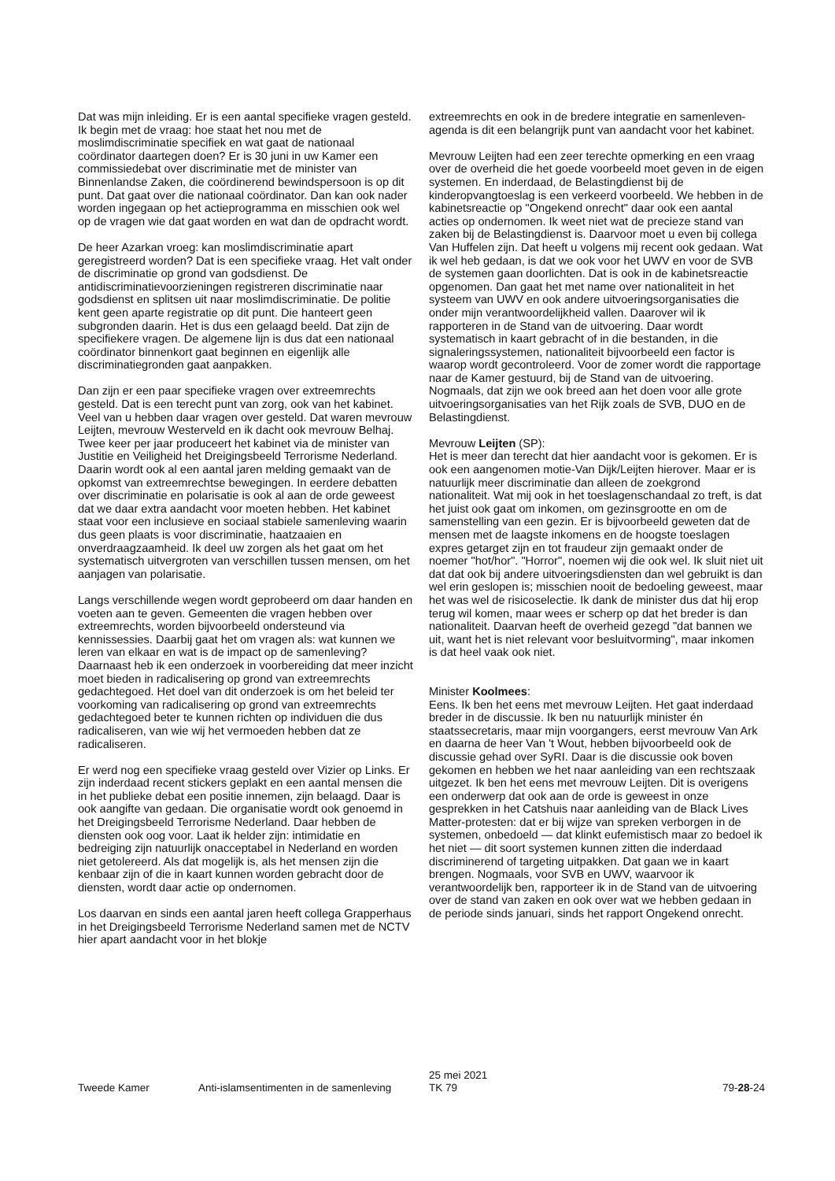Dat was mijn inleiding. Er is een aantal specifieke vragen gesteld. Ik begin met de vraag: hoe staat het nou met de moslimdiscriminatie specifiek en wat gaat de nationaal coördinator daartegen doen? Er is 30 juni in uw Kamer een commissiedebat over discriminatie met de minister van Binnenlandse Zaken, die coördinerend bewindspersoon is op dit punt. Dat gaat over die nationaal coördinator. Dan kan ook nader worden ingegaan op het actieprogramma en misschien ook wel op de vragen wie dat gaat worden en wat dan de opdracht wordt.
De heer Azarkan vroeg: kan moslimdiscriminatie apart geregistreerd worden? Dat is een specifieke vraag. Het valt onder de discriminatie op grond van godsdienst. De antidiscriminatievoorzieningen registreren discriminatie naar godsdienst en splitsen uit naar moslimdiscriminatie. De politie kent geen aparte registratie op dit punt. Die hanteert geen subgronden daarin. Het is dus een gelaagd beeld. Dat zijn de specifiekere vragen. De algemene lijn is dus dat een nationaal coördinator binnenkort gaat beginnen en eigenlijk alle discriminatiegronden gaat aanpakken.
Dan zijn er een paar specifieke vragen over extreemrechts gesteld. Dat is een terecht punt van zorg, ook van het kabinet. Veel van u hebben daar vragen over gesteld. Dat waren mevrouw Leijten, mevrouw Westerveld en ik dacht ook mevrouw Belhaj. Twee keer per jaar produceert het kabinet via de minister van Justitie en Veiligheid het Dreigingsbeeld Terrorisme Nederland. Daarin wordt ook al een aantal jaren melding gemaakt van de opkomst van extreemrechtse bewegingen. In eerdere debatten over discriminatie en polarisatie is ook al aan de orde geweest dat we daar extra aandacht voor moeten hebben. Het kabinet staat voor een inclusieve en sociaal stabiele samenleving waarin dus geen plaats is voor discriminatie, haatzaaien en onverdraagzaamheid. Ik deel uw zorgen als het gaat om het systematisch uitvergroten van verschillen tussen mensen, om het aanjagen van polarisatie.
Langs verschillende wegen wordt geprobeerd om daar handen en voeten aan te geven. Gemeenten die vragen hebben over extreemrechts, worden bijvoorbeeld ondersteund via kennissessies. Daarbij gaat het om vragen als: wat kunnen we leren van elkaar en wat is de impact op de samenleving? Daarnaast heb ik een onderzoek in voorbereiding dat meer inzicht moet bieden in radicalisering op grond van extreemrechts gedachtegoed. Het doel van dit onderzoek is om het beleid ter voorkoming van radicalisering op grond van extreemrechts gedachtegoed beter te kunnen richten op individuen die dus radicaliseren, van wie wij het vermoeden hebben dat ze radicaliseren.
Er werd nog een specifieke vraag gesteld over Vizier op Links. Er zijn inderdaad recent stickers geplakt en een aantal mensen die in het publieke debat een positie innemen, zijn belaagd. Daar is ook aangifte van gedaan. Die organisatie wordt ook genoemd in het Dreigingsbeeld Terrorisme Nederland. Daar hebben de diensten ook oog voor. Laat ik helder zijn: intimidatie en bedreiging zijn natuurlijk onacceptabel in Nederland en worden niet getolereerd. Als dat mogelijk is, als het mensen zijn die kenbaar zijn of die in kaart kunnen worden gebracht door de diensten, wordt daar actie op ondernomen.
Los daarvan en sinds een aantal jaren heeft collega Grapperhaus in het Dreigingsbeeld Terrorisme Nederland samen met de NCTV hier apart aandacht voor in het blokje
extreemrechts en ook in de bredere integratie en samenleven-agenda is dit een belangrijk punt van aandacht voor het kabinet.
Mevrouw Leijten had een zeer terechte opmerking en een vraag over de overheid die het goede voorbeeld moet geven in de eigen systemen. En inderdaad, de Belastingdienst bij de kinderopvangtoeslag is een verkeerd voorbeeld. We hebben in de kabinetsreactie op "Ongekend onrecht" daar ook een aantal acties op ondernomen. Ik weet niet wat de precieze stand van zaken bij de Belastingdienst is. Daarvoor moet u even bij collega Van Huffelen zijn. Dat heeft u volgens mij recent ook gedaan. Wat ik wel heb gedaan, is dat we ook voor het UWV en voor de SVB de systemen gaan doorlichten. Dat is ook in de kabinetsreactie opgenomen. Dan gaat het met name over nationaliteit in het systeem van UWV en ook andere uitvoeringsorganisaties die onder mijn verantwoordelijkheid vallen. Daarover wil ik rapporteren in de Stand van de uitvoering. Daar wordt systematisch in kaart gebracht of in die bestanden, in die signaleringssystemen, nationaliteit bijvoorbeeld een factor is waarop wordt gecontroleerd. Voor de zomer wordt die rapportage naar de Kamer gestuurd, bij de Stand van de uitvoering. Nogmaals, dat zijn we ook breed aan het doen voor alle grote uitvoeringsorganisaties van het Rijk zoals de SVB, DUO en de Belastingdienst.
Mevrouw Leijten (SP):
Het is meer dan terecht dat hier aandacht voor is gekomen. Er is ook een aangenomen motie-Van Dijk/Leijten hierover. Maar er is natuurlijk meer discriminatie dan alleen de zoekgrond nationaliteit. Wat mij ook in het toeslagenschandaal zo treft, is dat het juist ook gaat om inkomen, om gezinsgrootte en om de samenstelling van een gezin. Er is bijvoorbeeld geweten dat de mensen met de laagste inkomens en de hoogste toeslagen expres getarget zijn en tot fraudeur zijn gemaakt onder de noemer "hot/hor". "Horror", noemen wij die ook wel. Ik sluit niet uit dat dat ook bij andere uitvoeringsdiensten dan wel gebruikt is dan wel erin geslopen is; misschien nooit de bedoeling geweest, maar het was wel de risicoselectie. Ik dank de minister dus dat hij erop terug wil komen, maar wees er scherp op dat het breder is dan nationaliteit. Daarvan heeft de overheid gezegd "dat bannen we uit, want het is niet relevant voor besluitvorming", maar inkomen is dat heel vaak ook niet.
Minister Koolmees:
Eens. Ik ben het eens met mevrouw Leijten. Het gaat inderdaad breder in de discussie. Ik ben nu natuurlijk minister én staatssecretaris, maar mijn voorgangers, eerst mevrouw Van Ark en daarna de heer Van 't Wout, hebben bijvoorbeeld ook de discussie gehad over SyRI. Daar is die discussie ook boven gekomen en hebben we het naar aanleiding van een rechtszaak uitgezet. Ik ben het eens met mevrouw Leijten. Dit is overigens een onderwerp dat ook aan de orde is geweest in onze gesprekken in het Catshuis naar aanleiding van de Black Lives Matter-protesten: dat er bij wijze van spreken verborgen in de systemen, onbedoeld — dat klinkt eufemistisch maar zo bedoel ik het niet — dit soort systemen kunnen zitten die inderdaad discriminerend of targeting uitpakken. Dat gaan we in kaart brengen. Nogmaals, voor SVB en UWV, waarvoor ik verantwoordelijk ben, rapporteer ik in de Stand van de uitvoering over de stand van zaken en ook over wat we hebben gedaan in de periode sinds januari, sinds het rapport Ongekend onrecht.
Tweede Kamer
Anti-islamsentimenten in de samenleving
25 mei 2021
TK 79
79-28-24